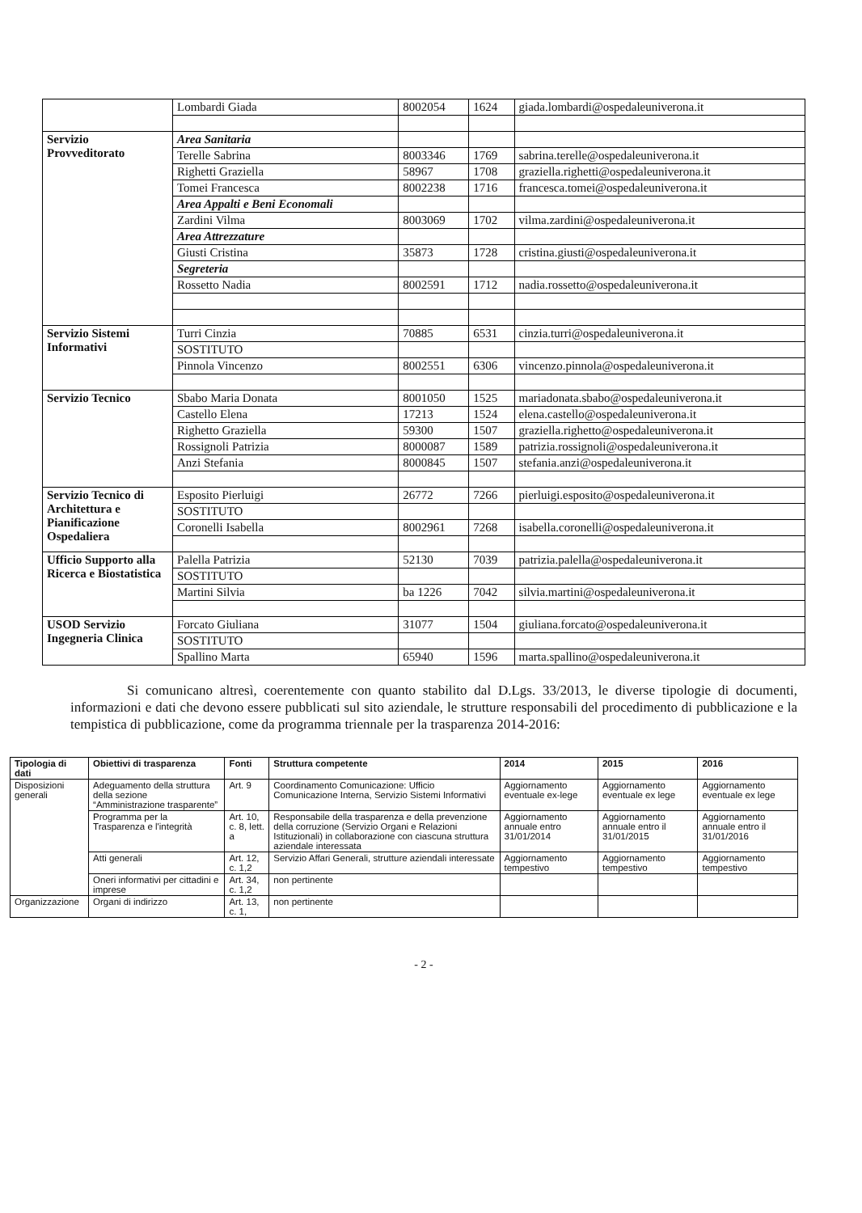| | Lombardi Giada | 8002054 | 1624 | giada.lombardi@ospedaleuniverona.it |
| Servizio Provveditorato | Area Sanitaria | | | |
| | Terelle Sabrina | 8003346 | 1769 | sabrina.terelle@ospedaleuniverona.it |
| | Righetti Graziella | 58967 | 1708 | graziella.righetti@ospedaleuniverona.it |
| | Tomei Francesca | 8002238 | 1716 | francesca.tomei@ospedaleuniverona.it |
| | Area Appalti e Beni Economali | | | |
| | Zardini Vilma | 8003069 | 1702 | vilma.zardini@ospedaleuniverona.it |
| | Area Attrezzature | | | |
| | Giusti Cristina | 35873 | 1728 | cristina.giusti@ospedaleuniverona.it |
| | Segreteria | | | |
| | Rossetto Nadia | 8002591 | 1712 | nadia.rossetto@ospedaleuniverona.it |
| Servizio Sistemi Informativi | Turri Cinzia | 70885 | 6531 | cinzia.turri@ospedaleuniverona.it |
| | SOSTITUTO | | | |
| | Pinnola Vincenzo | 8002551 | 6306 | vincenzo.pinnola@ospedaleuniverona.it |
| Servizio Tecnico | Sbabo Maria Donata | 8001050 | 1525 | mariadonata.sbabo@ospedaleuniverona.it |
| | Castello Elena | 17213 | 1524 | elena.castello@ospedaleuniverona.it |
| | Righetto Graziella | 59300 | 1507 | graziella.righetto@ospedaleuniverona.it |
| | Rossignoli Patrizia | 8000087 | 1589 | patrizia.rossignoli@ospedaleuniverona.it |
| | Anzi Stefania | 8000845 | 1507 | stefania.anzi@ospedaleuniverona.it |
| Servizio Tecnico di Architettura e Pianificazione Ospedaliera | Esposito Pierluigi | 26772 | 7266 | pierluigi.esposito@ospedaleuniverona.it |
| | SOSTITUTO | | | |
| | Coronelli Isabella | 8002961 | 7268 | isabella.coronelli@ospedaleuniverona.it |
| Ufficio Supporto alla Ricerca e Biostatistica | Palella Patrizia | 52130 | 7039 | patrizia.palella@ospedaleuniverona.it |
| | SOSTITUTO | | | |
| | Martini Silvia | ba 1226 | 7042 | silvia.martini@ospedaleuniverona.it |
| USOD Servizio Ingegneria Clinica | Forcato Giuliana | 31077 | 1504 | giuliana.forcato@ospedaleuniverona.it |
| | SOSTITUTO | | | |
| | Spallino Marta | 65940 | 1596 | marta.spallino@ospedaleuniverona.it |
Si comunicano altresì, coerentemente con quanto stabilito dal D.Lgs. 33/2013, le diverse tipologie di documenti, informazioni e dati che devono essere pubblicati sul sito aziendale, le strutture responsabili del procedimento di pubblicazione e la tempistica di pubblicazione, come da programma triennale per la trasparenza 2014-2016:
| Tipologia di dati | Obiettivi di trasparenza | Fonti | Struttura competente | 2014 | 2015 | 2016 |
| --- | --- | --- | --- | --- | --- | --- |
| Disposizioni generali | Adeguamento della struttura della sezione “Amministrazione trasparente” | Art. 9 | Coordinamento Comunicazione: Ufficio Comunicazione Interna, Servizio Sistemi Informativi | Aggiornamento eventuale ex-lege | Aggiornamento eventuale ex lege | Aggiornamento eventuale ex lege |
| | Programma per la Trasparenza e l'integrità | Art. 10, c. 8, lett. a | Responsabile della trasparenza e della prevenzione della corruzione (Servizio Organi e Relazioni Istituzionali) in collaborazione con ciascuna struttura aziendale interessata | Aggiornamento annuale entro 31/01/2014 | Aggiornamento annuale entro il 31/01/2015 | Aggiornamento annuale entro il 31/01/2016 |
| | Atti generali | Art. 12, c. 1,2 | Servizio Affari Generali, strutture aziendali interessate | Aggiornamento tempestivo | Aggiornamento tempestivo | Aggiornamento tempestivo |
| | Oneri informativi per cittadini e imprese | Art. 34, c. 1,2 | non pertinente | | | |
| Organizzazione | Organi di indirizzo | Art. 13, c. 1, | non pertinente | | | |
- 2 -